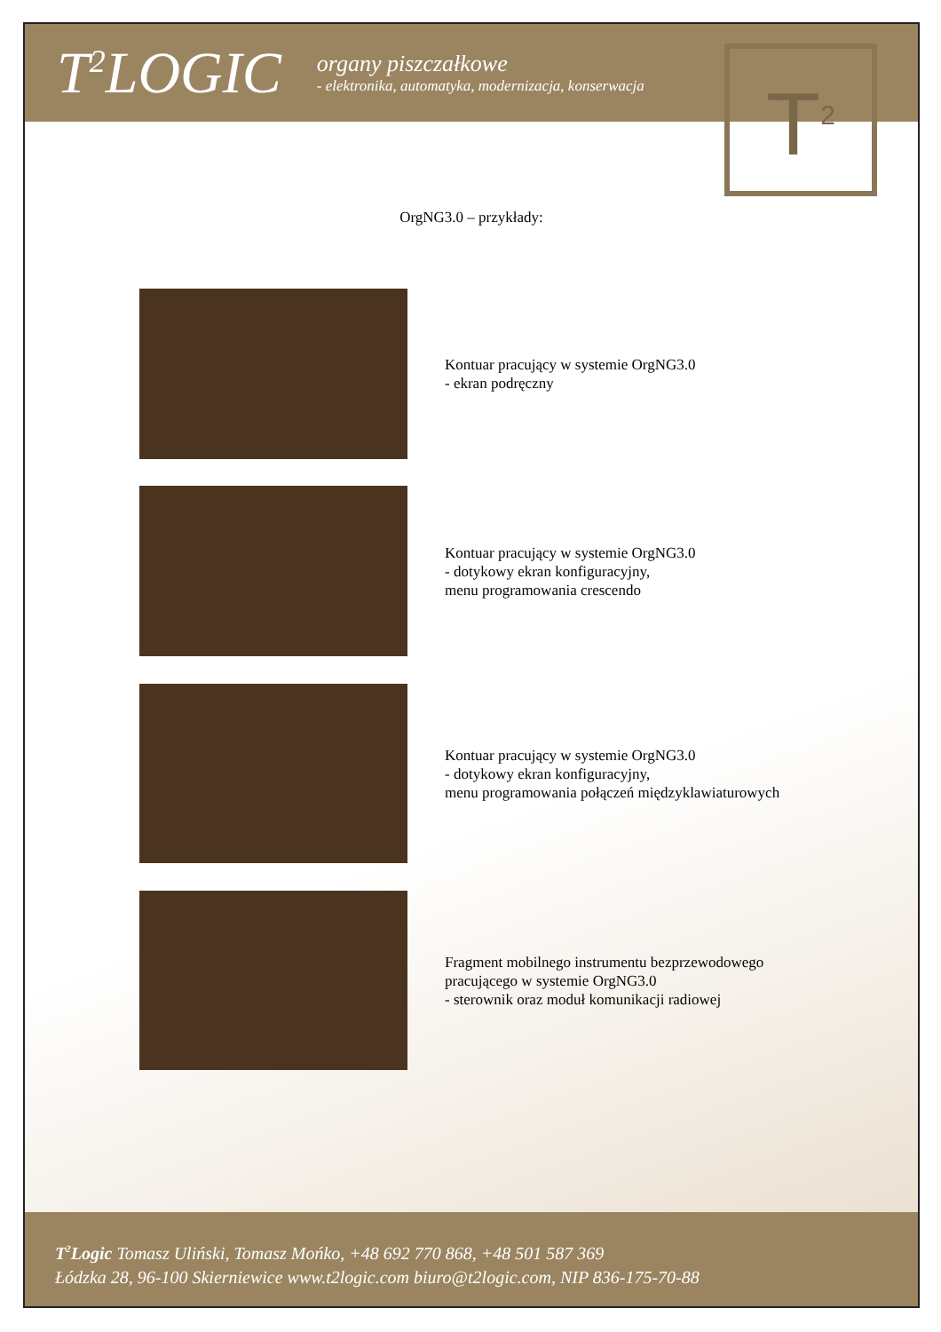T<sup>2</sup>LOGIC
organy piszczałkowe
- elektronika, automatyka, modernizacja, konserwacja
T<sup>2</sup>
OrgNG3.0 – przykłady:
Kontuar pracujący w systemie OrgNG3.0
- ekran podręczny
Kontuar pracujący w systemie OrgNG3.0
- dotykowy ekran konfiguracyjny,
menu programowania crescendo
Kontuar pracujący w systemie OrgNG3.0
- dotykowy ekran konfiguracyjny,
menu programowania połączeń międzyklawiaturowych
Fragment mobilnego instrumentu bezprzewodowego
pracującego w systemie OrgNG3.0
- sterownik oraz moduł komunikacji radiowej
T<sup>2</sup>Logic Tomasz Uliński, Tomasz Mońko, +48 692 770 868, +48 501 587 369
Łódzka 28, 96-100 Skierniewice www.t2logic.com biuro@t2logic.com, NIP 836-175-70-88